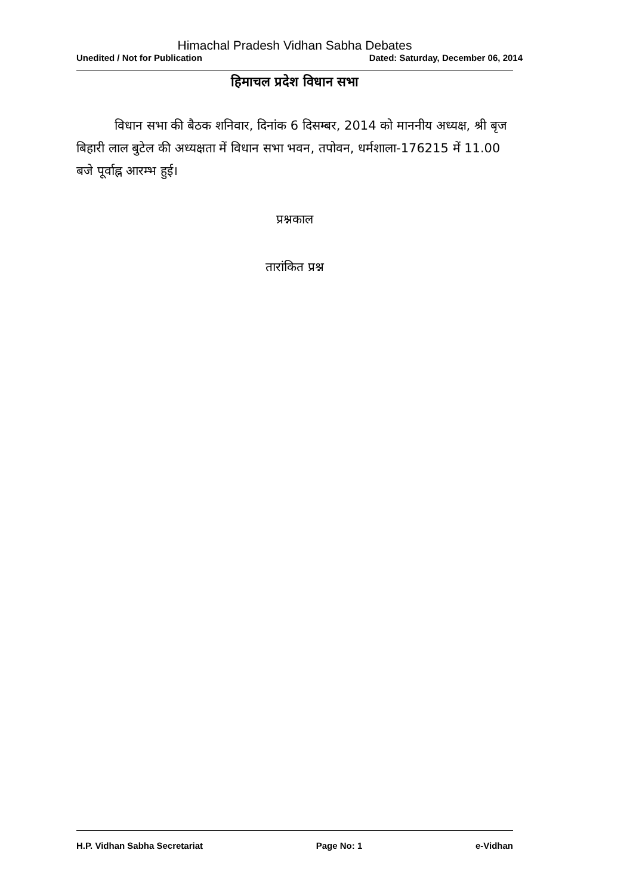Himachal Pradesh Vidhan Sabha Debates
Unedited / Not for Publication Dated: Saturday, December 06, 2014
हिमाचल प्रदेश विधान सभा
विधान सभा की बैठक शनिवार, दिनांक 6 दिसम्बर, 2014 को माननीय अध्यक्ष, श्री बृज बिहारी लाल बुटेल की अध्यक्षता में विधान सभा भवन, तपोवन, धर्मशाला-176215 में 11.00 बजे पूर्वाह्न आरम्भ हुई।
प्रश्नकाल
तारांकित प्रश्न
H.P. Vidhan Sabha Secretariat Page No: 1 e-Vidhan